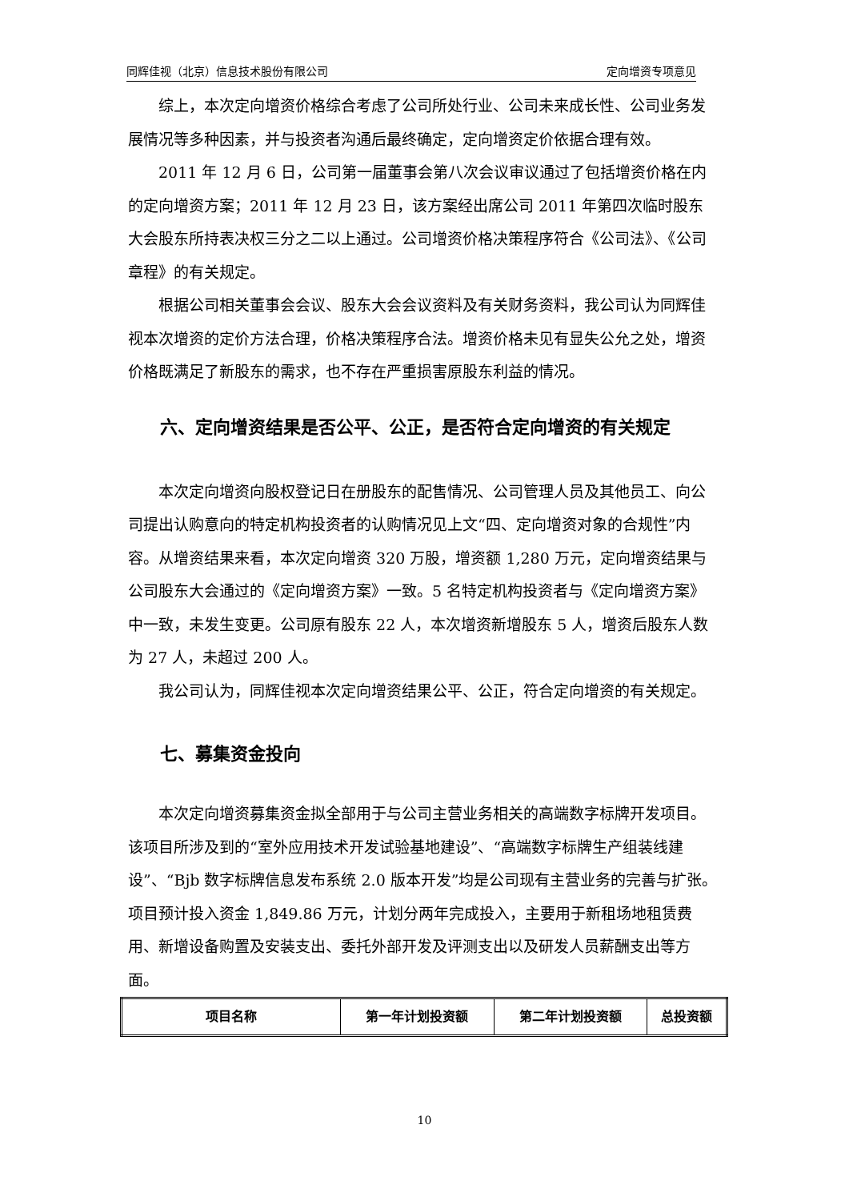同辉佳视（北京）信息技术股份有限公司 定向增资专项意见
综上，本次定向增资价格综合考虑了公司所处行业、公司未来成长性、公司业务发展情况等多种因素，并与投资者沟通后最终确定，定向增资定价依据合理有效。
2011 年 12 月 6 日，公司第一届董事会第八次会议审议通过了包括增资价格在内的定向增资方案；2011 年 12 月 23 日，该方案经出席公司 2011 年第四次临时股东大会股东所持表决权三分之二以上通过。公司增资价格决策程序符合《公司法》、《公司章程》的有关规定。
根据公司相关董事会会议、股东大会会议资料及有关财务资料，我公司认为同辉佳视本次增资的定价方法合理，价格决策程序合法。增资价格未见有显失公允之处，增资价格既满足了新股东的需求，也不存在严重损害原股东利益的情况。
六、定向增资结果是否公平、公正，是否符合定向增资的有关规定
本次定向增资向股权登记日在册股东的配售情况、公司管理人员及其他员工、向公司提出认购意向的特定机构投资者的认购情况见上文“四、定向增资对象的合规性”内容。从增资结果来看，本次定向增资 320 万股，增资额 1,280 万元，定向增资结果与公司股东大会通过的《定向增资方案》一致。5 名特定机构投资者与《定向增资方案》中一致，未发生变更。公司原有股东 22 人，本次增资新增股东 5 人，增资后股东人数为 27 人，未超过 200 人。
我公司认为，同辉佳视本次定向增资结果公平、公正，符合定向增资的有关规定。
七、募集资金投向
本次定向增资募集资金拟全部用于与公司主营业务相关的高端数字标牌开发项目。该项目所涉及到的“室外应用技术开发试验基地建设”、“高端数字标牌生产组装线建设”、“Bjb 数字标牌信息发布系统 2.0 版本开发”均是公司现有主营业务的完善与扩张。项目预计投入资金 1,849.86 万元，计划分两年完成投入，主要用于新租场地租赁费用、新增设备购置及安装支出、委托外部开发及评测支出以及研发人员薪酬支出等方面。
| 项目名称 | 第一年计划投资额 | 第二年计划投资额 | 总投资额 |
| --- | --- | --- | --- |
10